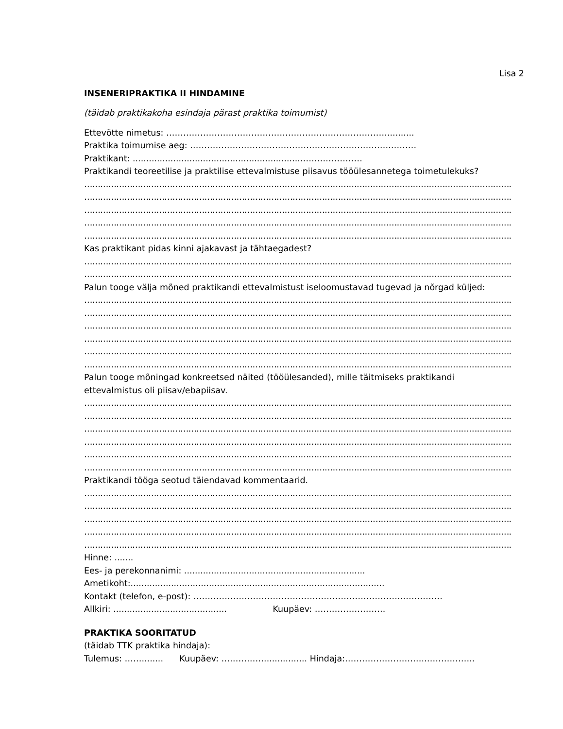Lisa 2
INSENERIPRAKTIKA II HINDAMINE
(täidab praktikakoha esindaja pärast praktika toimumist)
Ettevõtte nimetus: ……………………………………………………………………..........
Praktika toimumise aeg: ……………………………………….…………………….………
Praktikant: ..............................................................……….…………
Praktikandi teoreetilise ja praktilise ettevalmistuse piisavus tööülesannetega toimetulekuks?
…………………………………………………………………………………………………………………………………………….
…………………………………………………………………………………………………………………………………………….
…………………………………………………………………………………………………………………………………………….
…………………………………………………………………………………………………………………………………………….
…………………………………………………………………………………………………………………………………………….
Kas praktikant pidas kinni ajakavast ja tähtaegadest?
…………………………………………………………………………………………………………………………………………….
…………………………………………………………………………………………………………………………………………….
Palun tooge välja mõned praktikandi ettevalmistust iseloomustavad tugevad ja nõrgad küljed:
…………………………………………………………………………………………………………………………………………….
…………………………………………………………………………………………………………………………………………….
…………………………………………………………………………………………………………………………………………….
…………………………………………………………………………………………………………………………………………….
…………………………………………………………………………………………………………………………………………….
…………………………………………………………………………………………………………………………………………….
Palun tooge mõningad konkreetsed näited (tööülesanded), mille täitmiseks praktikandi
ettevalmistus oli piisav/ebapiisav.
…………………………………………………………………………………………………………………………………………….
…………………………………………………………………………………………………………………………………………….
…………………………………………………………………………………………………………………………………………….
…………………………………………………………………………………………………………………………………………….
…………………………………………………………………………………………………………………………………………….
…………………………………………………………………………………………………………………………………………….
Praktikandi tööga seotud täiendavad kommentaarid.
…………………………………………………………………………………………………………………………………………….
…………………………………………………………………………………………………………………………………………….
…………………………………………………………………………………………………………………………………………….
…………………………………………………………………………………………………………………………………………….
…………………………………………………………………………………………………………………………………………….
Hinne: .......
Ees- ja perekonnanimi: ...................................................................
Ametikoht:..............................................................................................
Kontakt (telefon, e-post): ……………………………………………………………….……………
Allkiri: .......................................... Kuupäev: …………………….
PRAKTIKA SOORITATUD
(täidab TTK praktika hindaja):
Tulemus: ……........ Kuupäev: ……………................ Hindaja:………………………..……………..